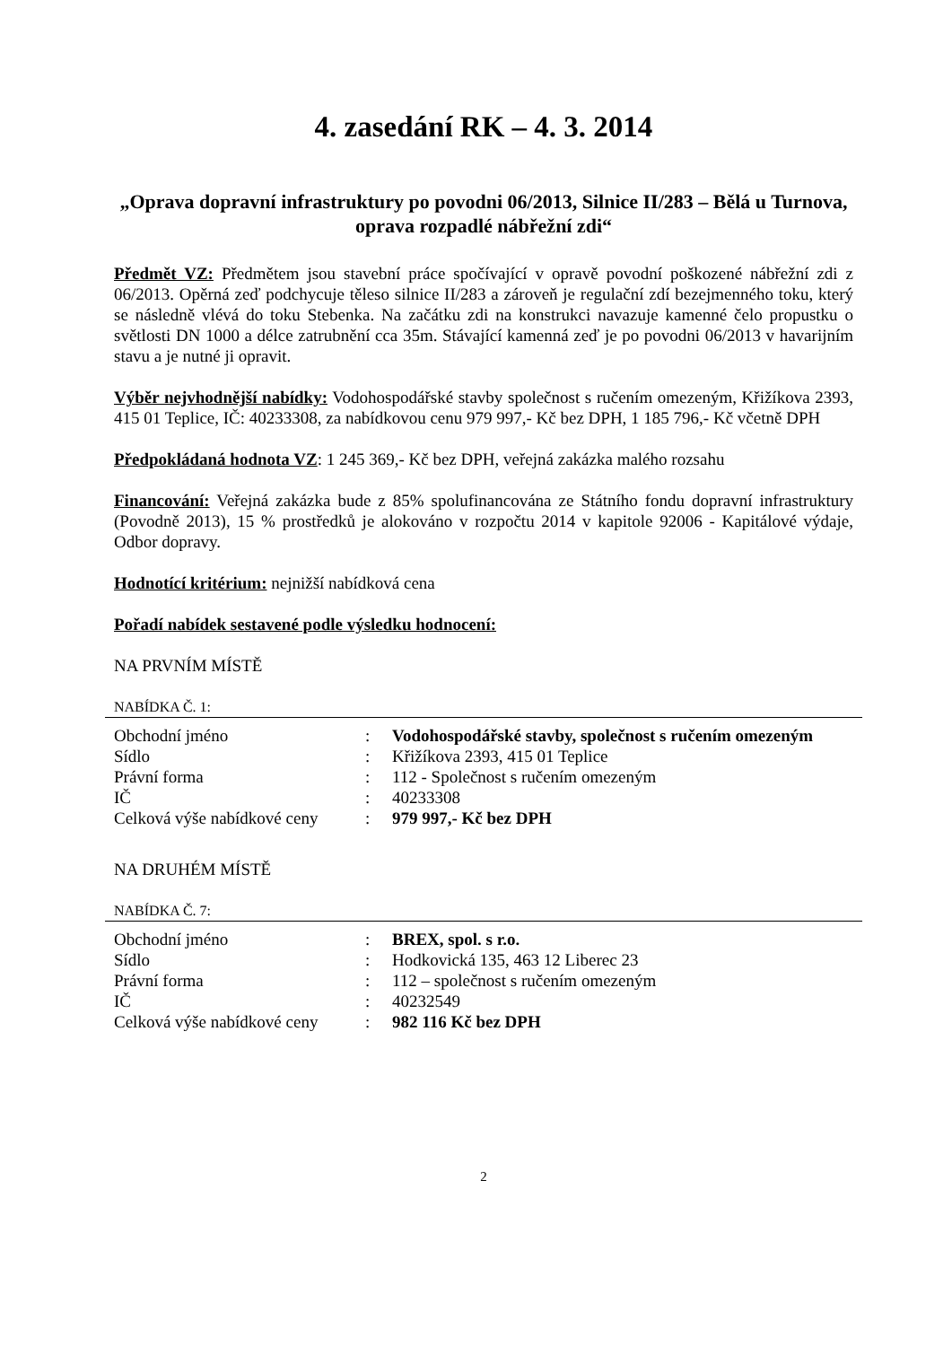4. zasedání RK – 4. 3. 2014
„Oprava dopravní infrastruktury po povodni 06/2013, Silnice II/283 – Bělá u Turnova, oprava rozpadlé nábřežní zdi“
Předmět VZ: Předmětem jsou stavební práce spočívající v opravě povodní poškozené nábřežní zdi z 06/2013. Opěrná zeď podchycuje těleso silnice II/283 a zároveň je regulační zdí bezejmenného toku, který se následně vlévá do toku Stebenka. Na začátku zdi na konstrukci navazuje kamenné čelo propustku o světlosti DN 1000 a délce zatrubnění cca 35m. Stávající kamenná zeď je po povodni 06/2013 v havarijním stavu a je nutné ji opravit.
Výběr nejvhodnější nabídky: Vodohospodářské stavby společnost s ručením omezeným, Křižíkova 2393, 415 01 Teplice, IČ: 40233308, za nabídkovou cenu 979 997,- Kč bez DPH, 1 185 796,- Kč včetně DPH
Předpokládaná hodnota VZ: 1 245 369,- Kč bez DPH, veřejná zakázka malého rozsahu
Financování: Veřejná zakázka bude z 85% spolufinancována ze Státního fondu dopravní infrastruktury (Povodně 2013), 15 % prostředků je alokováno v rozpočtu 2014 v kapitole 92006 - Kapitálové výdaje, Odbor dopravy.
Hodnotící kritérium: nejnižší nabídková cena
Pořadí nabídek sestavené podle výsledku hodnocení:
NA PRVNÍM MÍSTĚ
NABÍDKA Č. 1:
| Obchodní jméno | : | Vodohospodářské stavby, společnost s ručením omezeným |
| Sídlo | : | Křižíkova 2393, 415 01 Teplice |
| Právní forma | : | 112 - Společnost s ručením omezeným |
| IČ | : | 40233308 |
| Celková výše nabídkové ceny | : | 979 997,- Kč bez DPH |
NA DRUHÉM MÍSTĚ
NABÍDKA Č. 7:
| Obchodní jméno | : | BREX, spol. s r.o. |
| Sídlo | : | Hodkovická 135, 463 12 Liberec 23 |
| Právní forma | : | 112 – společnost s ručením omezeným |
| IČ | : | 40232549 |
| Celková výše nabídkové ceny | : | 982 116 Kč bez DPH |
2